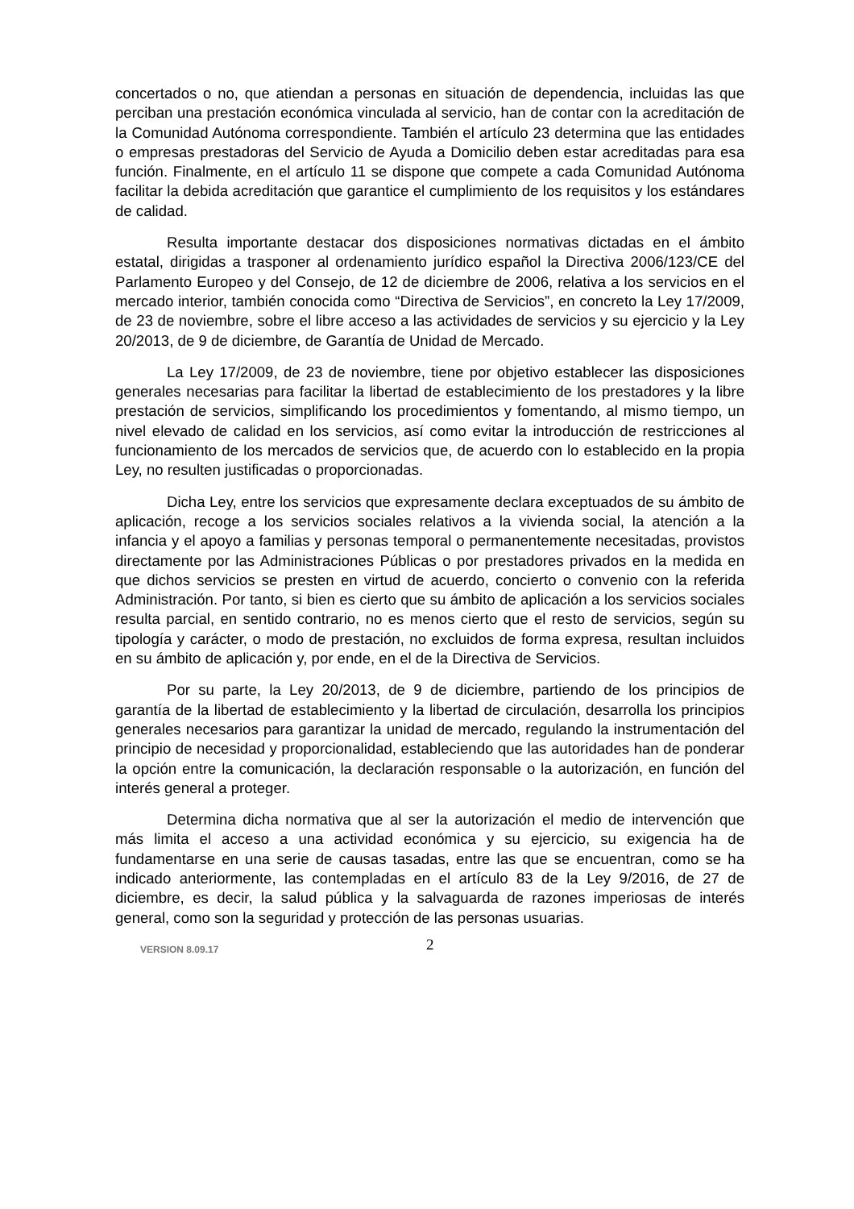concertados o no, que atiendan a personas en situación de dependencia, incluidas las que perciban una prestación económica vinculada al servicio, han de contar con la acreditación de la Comunidad Autónoma correspondiente. También el artículo 23 determina que las entidades o empresas prestadoras del Servicio de Ayuda a Domicilio deben estar acreditadas para esa función. Finalmente, en el artículo 11 se dispone que compete a cada Comunidad Autónoma facilitar la debida acreditación que garantice el cumplimiento de los requisitos y los estándares de calidad.
Resulta importante destacar dos disposiciones normativas dictadas en el ámbito estatal, dirigidas a trasponer al ordenamiento jurídico español la Directiva 2006/123/CE del Parlamento Europeo y del Consejo, de 12 de diciembre de 2006, relativa a los servicios en el mercado interior, también conocida como “Directiva de Servicios”, en concreto la Ley 17/2009, de 23 de noviembre, sobre el libre acceso a las actividades de servicios y su ejercicio y la Ley 20/2013, de 9 de diciembre, de Garantía de Unidad de Mercado.
La Ley 17/2009, de 23 de noviembre, tiene por objetivo establecer las disposiciones generales necesarias para facilitar la libertad de establecimiento de los prestadores y la libre prestación de servicios, simplificando los procedimientos y fomentando, al mismo tiempo, un nivel elevado de calidad en los servicios, así como evitar la introducción de restricciones al funcionamiento de los mercados de servicios que, de acuerdo con lo establecido en la propia Ley, no resulten justificadas o proporcionadas.
Dicha Ley, entre los servicios que expresamente declara exceptuados de su ámbito de aplicación, recoge a los servicios sociales relativos a la vivienda social, la atención a la infancia y el apoyo a familias y personas temporal o permanentemente necesitadas, provistos directamente por las Administraciones Públicas o por prestadores privados en la medida en que dichos servicios se presten en virtud de acuerdo, concierto o convenio con la referida Administración. Por tanto, si bien es cierto que su ámbito de aplicación a los servicios sociales resulta parcial, en sentido contrario, no es menos cierto que el resto de servicios, según su tipología y carácter, o modo de prestación, no excluidos de forma expresa, resultan incluidos en su ámbito de aplicación y, por ende, en el de la Directiva de Servicios.
Por su parte, la Ley 20/2013, de 9 de diciembre, partiendo de los principios de garantía de la libertad de establecimiento y la libertad de circulación, desarrolla los principios generales necesarios para garantizar la unidad de mercado, regulando la instrumentación del principio de necesidad y proporcionalidad, estableciendo que las autoridades han de ponderar la opción entre la comunicación, la declaración responsable o la autorización, en función del interés general a proteger.
Determina dicha normativa que al ser la autorización el medio de intervención que más limita el acceso a una actividad económica y su ejercicio, su exigencia ha de fundamentarse en una serie de causas tasadas, entre las que se encuentran, como se ha indicado anteriormente, las contempladas en el artículo 83 de la Ley 9/2016, de 27 de diciembre, es decir, la salud pública y la salvaguarda de razones imperiosas de interés general, como son la seguridad y protección de las personas usuarias.
VERSION 8.09.17 2